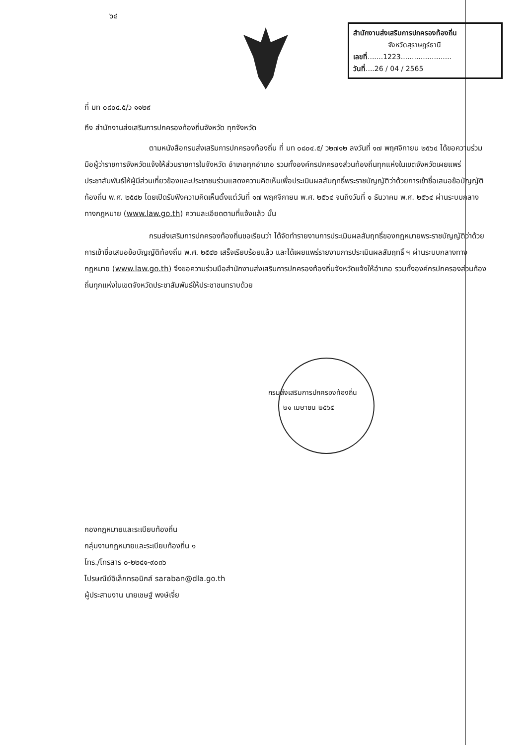๖๔
สำนักงานส่งเสริมการปกครองท้องถิ่น
จังหวัดสุราษฎร์ธานี
เลขที่.......1223.......................
วันที่....26 / 04 / 2565
ที่ มท ๐๘๐๔.๕/ว ๑๑๒๙
ถึง สำนักงานส่งเสริมการปกครองท้องถิ่นจังหวัด ทุกจังหวัด
ตามหนังสือกรมส่งเสริมการปกครองท้องถิ่น ที่ มท ๐๘๐๔.๕/ ว๒๗๑๒ ลงวันที่ ๑๗ พฤศจิกายน ๒๕๖๔ ได้ขอความร่วมมือผู้ว่าราชการจังหวัดแจ้งให้ส่วนราชการในจังหวัด อำเภอทุกอำเภอ รวมทั้งองค์กรปกครองส่วนท้องถิ่นทุกแห่งในเขตจังหวัดเผยแพร่ประชาสัมพันธ์ให้ผู้มีส่วนเกี่ยวข้องและประชาชนร่วมแสดงความคิดเห็นเพื่อประเมินผลสัมฤทธิ์พระราชบัญญัติว่าด้วยการเข้าชื่อเสนอข้อบัญญัติท้องถิ่น พ.ศ. ๒๕๔๒ โดยเปิดรับฟังความคิดเห็นตั้งแต่วันที่ ๑๗ พฤศจิกายน พ.ศ. ๒๕๖๔ จนถึงวันที่ ๑ ธันวาคม พ.ศ. ๒๕๖๔ ผ่านระบบกลางทางกฎหมาย (www.law.go.th) ความละเอียดตามที่แจ้งแล้ว นั้น
กรมส่งเสริมการปกครองท้องถิ่นขอเรียนว่า ได้จัดทำรายงานการประเมินผลสัมฤทธิ์ของกฎหมายพระราชบัญญัติว่าด้วยการเข้าชื่อเสนอข้อบัญญัติท้องถิ่น พ.ศ. ๒๕๔๒ เสร็จเรียบร้อยแล้ว และได้เผยแพร่รายงานการประเมินผลสัมฤทธิ์ ฯ ผ่านระบบกลางทางกฎหมาย (www.law.go.th) จึงขอความร่วมมือสำนักงานส่งเสริมการปกครองท้องถิ่นจังหวัดแจ้งให้อำเภอ รวมทั้งองค์กรปกครองส่วนท้องถิ่นทุกแห่งในเขตจังหวัดประชาสัมพันธ์ให้ประชาชนทราบด้วย
กรมส่งเสริมการปกครองท้องถิ่น
๒๑ เมษายน ๒๕๖๕
กองกฎหมายและระเบียบท้องถิ่น
กลุ่มงานกฎหมายและระเบียบท้องถิ่น ๑
โทร./โทรสาร ๐-๒๒๔๑-๙๐๓๖
ไปรษณีย์อิเล็กทรอนิกส์ saraban@dla.go.th
ผู้ประสานงาน นายเชษฐ์ พงษ์เจี่ย